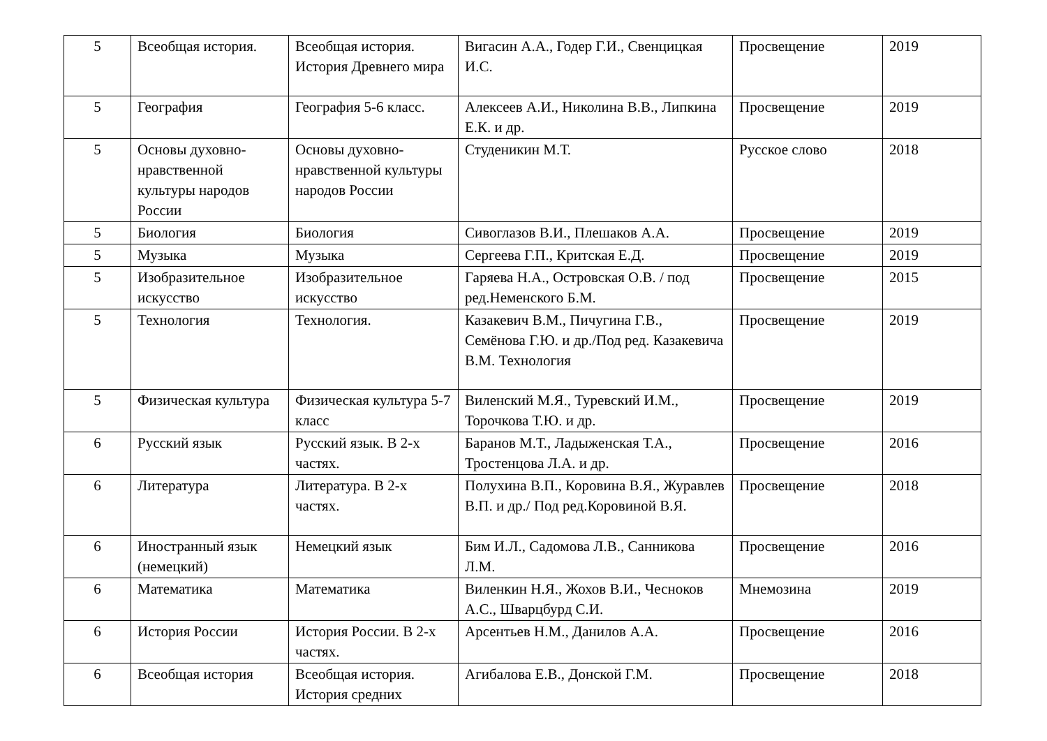| 5 | Всеобщая история. | Всеобщая история. История Древнего мира | Вигасин А.А., Годер Г.И., Свенцицкая И.С. | Просвещение | 2019 |
| 5 | География | География 5-6 класс. | Алексеев А.И., Николина В.В., Липкина Е.К. и др. | Просвещение | 2019 |
| 5 | Основы духовно-нравственной культуры народов России | Основы духовно-нравственной культуры народов России | Студеникин М.Т. | Русское слово | 2018 |
| 5 | Биология | Биология | Сивоглазов В.И., Плешаков А.А. | Просвещение | 2019 |
| 5 | Музыка | Музыка | Сергеева Г.П., Критская Е.Д. | Просвещение | 2019 |
| 5 | Изобразительное искусство | Изобразительное искусство | Гаряева Н.А., Островская О.В. / под ред.Неменского Б.М. | Просвещение | 2015 |
| 5 | Технология | Технология. | Казакевич В.М., Пичугина Г.В., Семёнова Г.Ю. и др./Под ред. Казакевича В.М. Технология | Просвещение | 2019 |
| 5 | Физическая культура | Физическая культура 5-7 класс | Виленский М.Я., Туревский И.М., Торочкова Т.Ю. и др. | Просвещение | 2019 |
| 6 | Русский язык | Русский язык. В 2-х частях. | Баранов М.Т., Ладыженская Т.А., Тростенцова Л.А. и др. | Просвещение | 2016 |
| 6 | Литература | Литература. В 2-х частях. | Полухина В.П., Коровина В.Я., Журавлев В.П. и др./ Под ред.Коровиной В.Я. | Просвещение | 2018 |
| 6 | Иностранный язык (немецкий) | Немецкий язык | Бим И.Л., Садомова Л.В., Санникова Л.М. | Просвещение | 2016 |
| 6 | Математика | Математика | Виленкин Н.Я., Жохов В.И., Чесноков А.С., Шварцбурд С.И. | Мнемозина | 2019 |
| 6 | История России | История России. В 2-х частях. | Арсентьев Н.М., Данилов А.А. | Просвещение | 2016 |
| 6 | Всеобщая история | Всеобщая история. История средних | Агибалова Е.В., Донской Г.М. | Просвещение | 2018 |